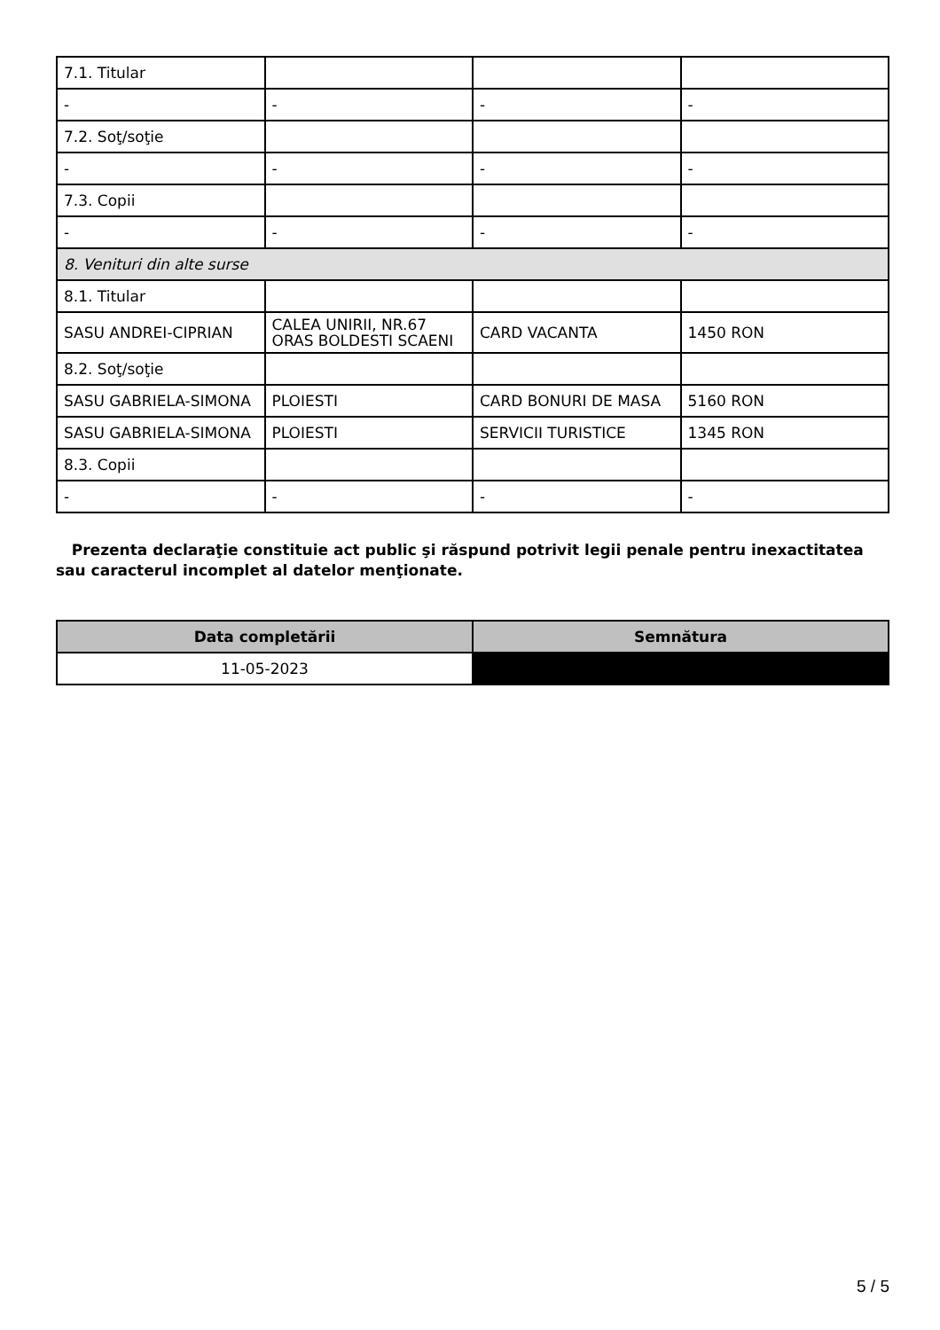| 7.1. Titular | | | |
| - | - | - | - |
| 7.2. Soţ/soţie | | | |
| - | - | - | - |
| 7.3. Copii | | | |
| - | - | - | - |
| 8. Venituri din alte surse | | | |
| 8.1. Titular | | | |
| SASU ANDREI-CIPRIAN | CALEA UNIRII, NR.67 ORAS BOLDESTI SCAENI | CARD VACANTA | 1450 RON |
| 8.2. Soţ/soţie | | | |
| SASU GABRIELA-SIMONA | PLOIESTI | CARD BONURI DE MASA | 5160 RON |
| SASU GABRIELA-SIMONA | PLOIESTI | SERVICII TURISTICE | 1345 RON |
| 8.3. Copii | | | |
| - | - | - | - |
Prezenta declaraţie constituie act public şi răspund potrivit legii penale pentru inexactitatea sau caracterul incomplet al datelor menţionate.
| Data completării | Semnătura |
| --- | --- |
| 11-05-2023 | |
5 / 5